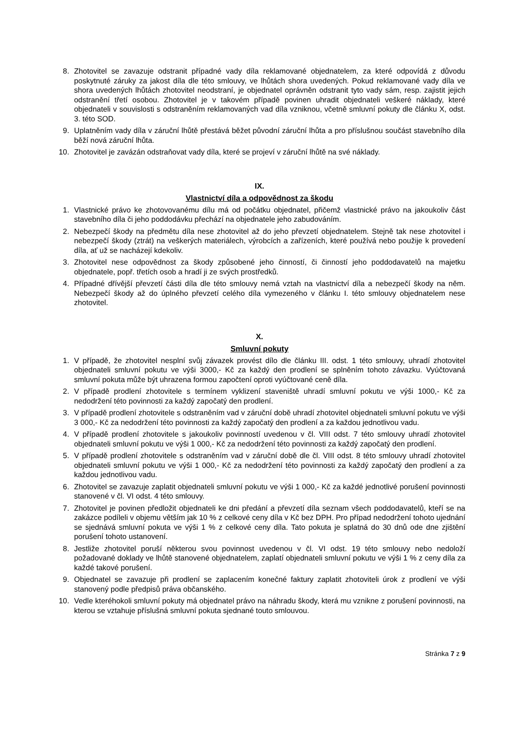8. Zhotovitel se zavazuje odstranit případné vady díla reklamované objednatelem, za které odpovídá z důvodu poskytnuté záruky za jakost díla dle této smlouvy, ve lhůtách shora uvedených. Pokud reklamované vady díla ve shora uvedených lhůtách zhotovitel neodstraní, je objednatel oprávněn odstranit tyto vady sám, resp. zajistit jejich odstranění třetí osobou. Zhotovitel je v takovém případě povinen uhradit objednateli veškeré náklady, které objednateli v souvislosti s odstraněním reklamovaných vad díla vzniknou, včetně smluvní pokuty dle článku X, odst. 3. této SOD.
9. Uplatněním vady díla v záruční lhůtě přestává běžet původní záruční lhůta a pro příslušnou součást stavebního díla běží nová záruční lhůta.
10. Zhotovitel je zavázán odstraňovat vady díla, které se projeví v záruční lhůtě na své náklady.
IX.
Vlastnictví díla a odpovědnost za škodu
1. Vlastnické právo ke zhotovovanému dílu má od počátku objednatel, přičemž vlastnické právo na jakoukoliv část stavebního díla či jeho poddodávku přechází na objednatele jeho zabudováním.
2. Nebezpečí škody na předmětu díla nese zhotovitel až do jeho převzetí objednatelem. Stejně tak nese zhotovitel i nebezpečí škody (ztrát) na veškerých materiálech, výrobcích a zařízeních, které používá nebo použije k provedení díla, ať už se nacházejí kdekoliv.
3. Zhotovitel nese odpovědnost za škody způsobené jeho činností, či činností jeho poddodavatelů na majetku objednatele, popř. třetích osob a hradí ji ze svých prostředků.
4. Případné dřívější převzetí části díla dle této smlouvy nemá vztah na vlastnictví díla a nebezpečí škody na něm. Nebezpečí škody až do úplného převzetí celého díla vymezeného v článku I. této smlouvy objednatelem nese zhotovitel.
X.
Smluvní pokuty
1. V případě, že zhotovitel nesplní svůj závazek provést dílo dle článku III. odst. 1 této smlouvy, uhradí zhotovitel objednateli smluvní pokutu ve výši 3000,- Kč za každý den prodlení se splněním tohoto závazku. Vyúčtovaná smluvní pokuta může být uhrazena formou započtení oproti vyúčtované ceně díla.
2. V případě prodlení zhotovitele s termínem vyklizení staveniště uhradí smluvní pokutu ve výši 1000,- Kč za nedodržení této povinnosti za každý započatý den prodlení.
3. V případě prodlení zhotovitele s odstraněním vad v záruční době uhradí zhotovitel objednateli smluvní pokutu ve výši 3 000,- Kč za nedodržení této povinnosti za každý započatý den prodlení a za každou jednotlivou vadu.
4. V případě prodlení zhotovitele s jakoukoliv povinností uvedenou v čl. VIII odst. 7 této smlouvy uhradí zhotovitel objednateli smluvní pokutu ve výši 1 000,- Kč za nedodržení této povinnosti za každý započatý den prodlení.
5. V případě prodlení zhotovitele s odstraněním vad v záruční době dle čl. VIII odst. 8 této smlouvy uhradí zhotovitel objednateli smluvní pokutu ve výši 1 000,- Kč za nedodržení této povinnosti za každý započatý den prodlení a za každou jednotlivou vadu.
6. Zhotovitel se zavazuje zaplatit objednateli smluvní pokutu ve výši 1 000,- Kč za každé jednotlivé porušení povinnosti stanovené v čl. VI odst. 4 této smlouvy.
7. Zhotovitel je povinen předložit objednateli ke dni předání a převzetí díla seznam všech poddodavatelů, kteří se na zakázce podíleli v objemu větším jak 10 % z celkové ceny díla v Kč bez DPH. Pro případ nedodržení tohoto ujednání se sjednává smluvní pokuta ve výši 1 % z celkové ceny díla. Tato pokuta je splatná do 30 dnů ode dne zjištění porušení tohoto ustanovení.
8. Jestliže zhotovitel poruší některou svou povinnost uvedenou v čl. VI odst. 19 této smlouvy nebo nedoloží požadované doklady ve lhůtě stanovené objednatelem, zaplatí objednateli smluvní pokutu ve výši 1 % z ceny díla za každé takové porušení.
9. Objednatel se zavazuje při prodlení se zaplacením konečné faktury zaplatit zhotoviteli úrok z prodlení ve výši stanovený podle předpisů práva občanského.
10. Vedle kteréhokoli smluvní pokuty má objednatel právo na náhradu škody, která mu vznikne z porušení povinnosti, na kterou se vztahuje příslušná smluvní pokuta sjednané touto smlouvou.
Stránka 7 z 9